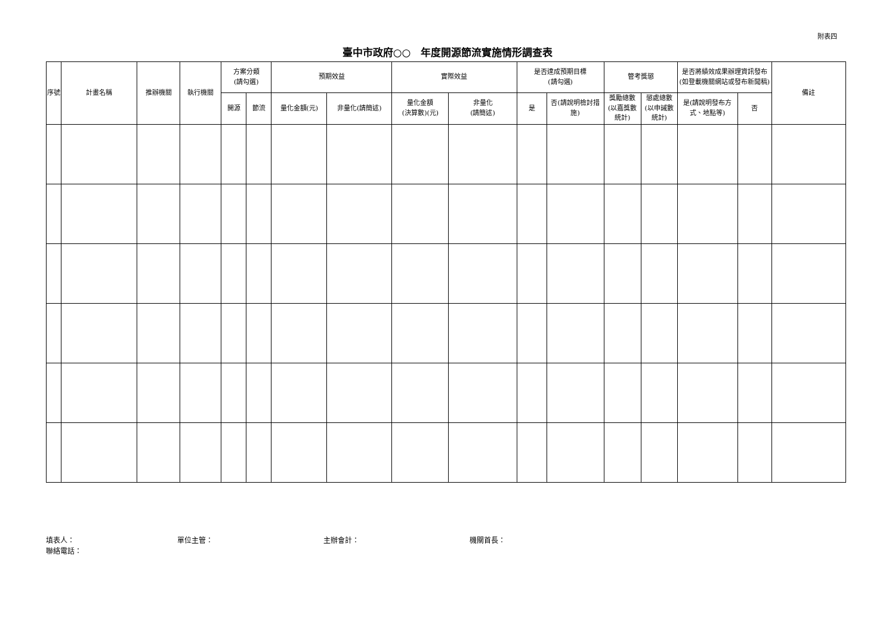附表四
臺中市政府○○　年度開源節流實施情形調查表
| 序號 | 計畫名稱 | 推辦機關 | 執行機關 | 方案分類 (請勾選) | | 預期效益 | | 實際效益 | | 是否達成預期目標 (請勾選) | | 管考獎懲 | | 是否將績效成果辦理資訊發布(如登載機關網站或發布新聞稿) | | 備註 |
| --- | --- | --- | --- | --- | --- | --- | --- | --- | --- | --- | --- | --- | --- | --- | --- | --- |
| | | | | 開源 | 節流 | 量化金額(元) | 非量化(請簡述) | 量化金額 (決算數)(元) | 非量化 (請簡述) | 是 | 否(請說明檢討措施) | 獎勵總數(以嘉獎數統計) | 懲處總數(以申誡數統計) | 是(請說明發布方式、地點等) | 否 | |
填表人： 單位主管： 主辦會計： 機關首長：
聯絡電話：